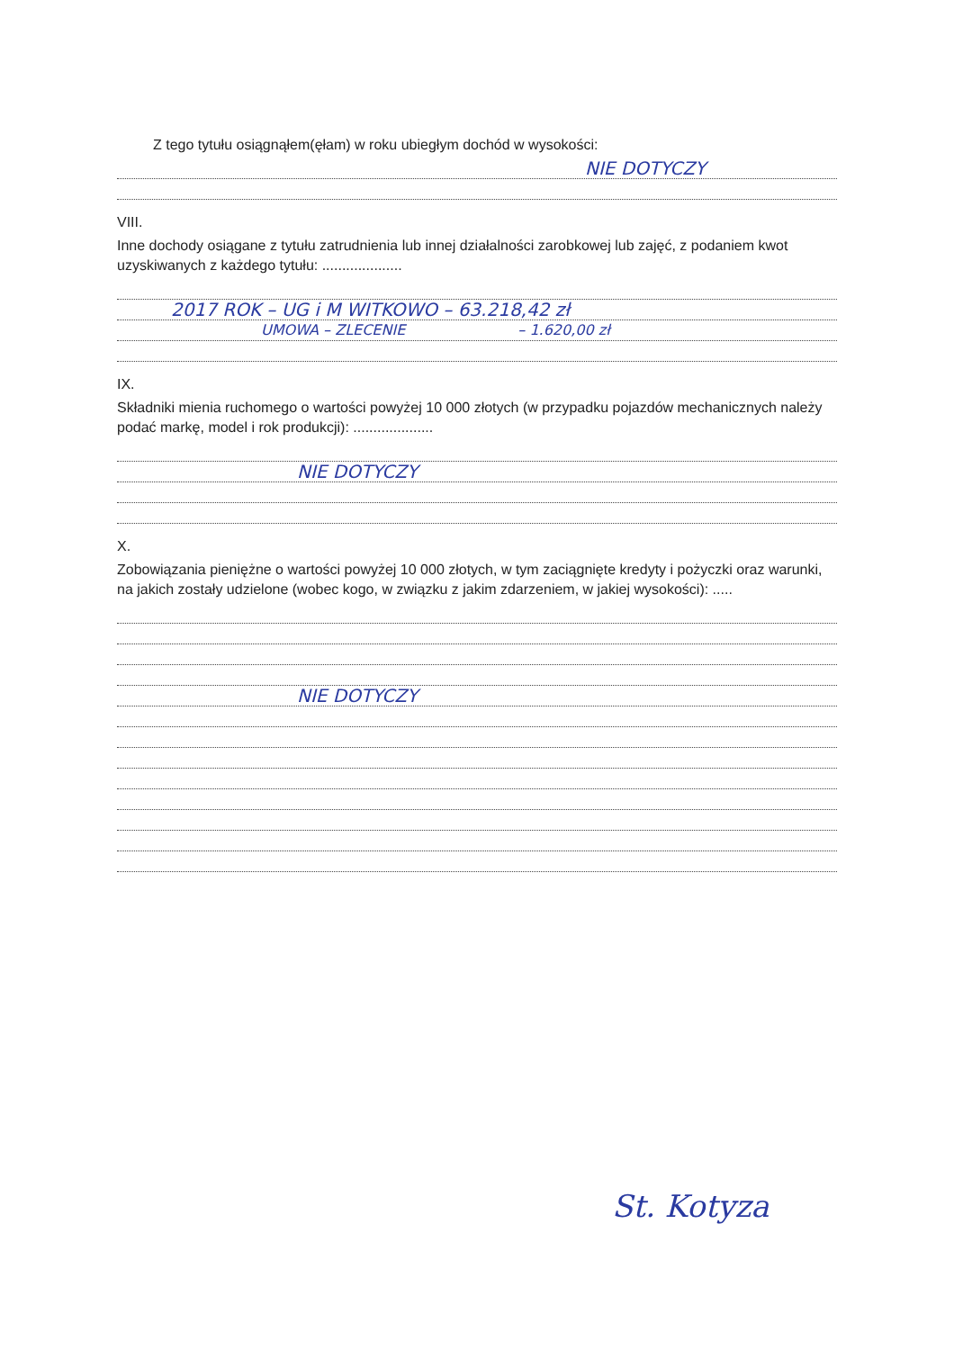Z tego tytułu osiągnąłem(ęłam) w roku ubiegłym dochód w wysokości:
NIE DOTYCZY
VIII.
Inne dochody osiągane z tytułu zatrudnienia lub innej działalności zarobkowej lub zajęć, z podaniem kwot uzyskiwanych z każdego tytułu: ....................
2017 ROK – UG i M WITKOWO – 63.218,42 zł
UMOWA – ZLECENIE – 1.620,00 zł
IX.
Składniki mienia ruchomego o wartości powyżej 10 000 złotych (w przypadku pojazdów mechanicznych należy podać markę, model i rok produkcji): ....................
NIE DOTYCZY
X.
Zobowiązania pieniężne o wartości powyżej 10 000 złotych, w tym zaciągnięte kredyty i pożyczki oraz warunki, na jakich zostały udzielone (wobec kogo, w związku z jakim zdarzeniem, w jakiej wysokości): .....
NIE DOTYCZY
St. Kotyza